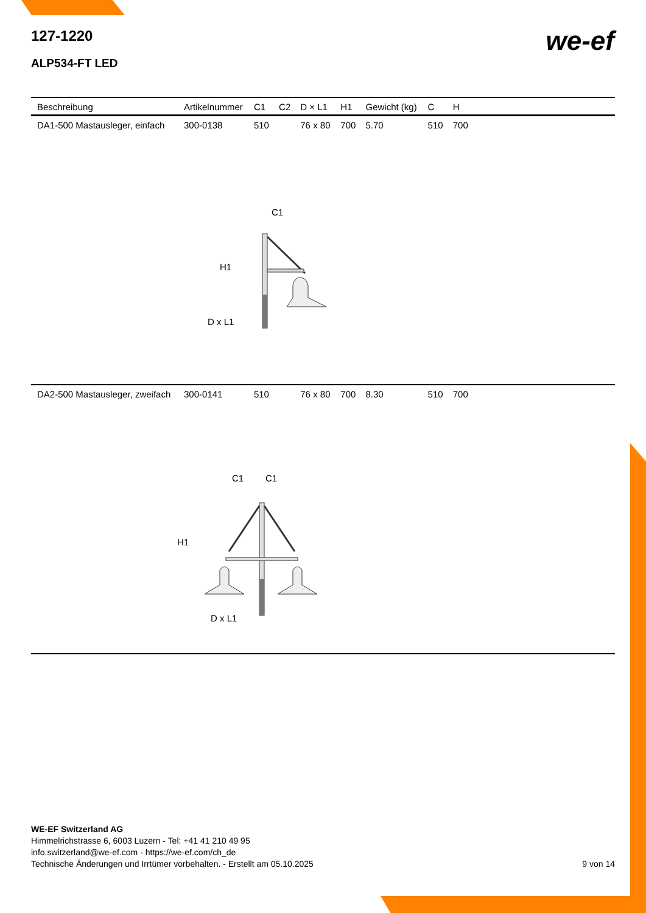we-ef
127-1220
ALP534-FT LED
| Beschreibung | Artikelnummer | C1 | C2 | D × L1 | H1 | Gewicht (kg) | C | H | |
| --- | --- | --- | --- | --- | --- | --- | --- | --- | --- |
| DA1-500 Mastausleger, einfach | 300-0138 | 510 | | 76 x 80 | 700 | 5.70 | 510 | 700 | |
| C1 H1 D x L1 | | | | | | | | | |
| DA2-500 Mastausleger, zweifach | 300-0141 | 510 | | 76 x 80 | 700 | 8.30 | 510 | 700 | |
| C1 C1 H1 D x L1 | | | | | | | | | |
WE-EF Switzerland AG
Himmelrichstrasse 6, 6003 Luzern - Tel: +41 41 210 49 95
info.switzerland@we-ef.com - https://we-ef.com/ch_de
Technische Änderungen und Irrtümer vorbehalten. - Erstellt am 05.10.2025 9 von 14